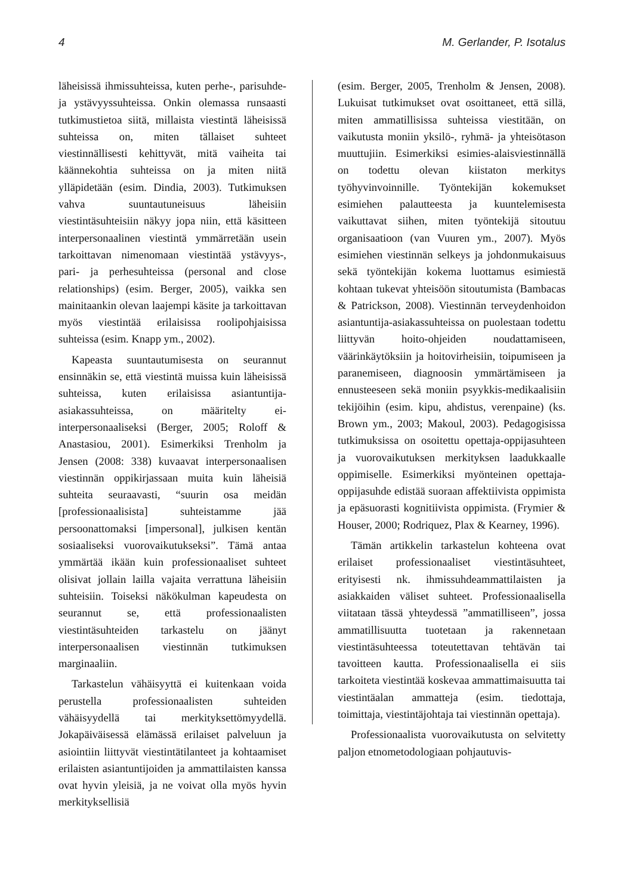4 M. Gerlander, P. Isotalus
läheisissä ihmissuhteissa, kuten perhe-, parisuhde- ja ystävyyssuhteissa. Onkin olemassa runsaasti tutkimustietoa siitä, millaista viestintä läheisissä suhteissa on, miten tällaiset suhteet viestinnällisesti kehittyvät, mitä vaiheita tai käännekohtia suhteissa on ja miten niitä ylläpidetään (esim. Dindia, 2003). Tutkimuksen vahva suuntautuneisuus läheisiin viestintäsuhteisiin näkyy jopa niin, että käsitteen interpersonaalinen viestintä ymmärretään usein tarkoittavan nimenomaan viestintää ystävyys-, pari- ja perhesuhteissa (personal and close relationships) (esim. Berger, 2005), vaikka sen mainitaankin olevan laajempi käsite ja tarkoittavan myös viestintää erilaisissa roolipohjaisissa suhteissa (esim. Knapp ym., 2002).
Kapeasta suuntautumisesta on seurannut ensinnäkin se, että viestintä muissa kuin läheisissä suhteissa, kuten erilaisissa asiantuntija-asiakassuhteissa, on määritelty ei-interpersonaaliseksi (Berger, 2005; Roloff & Anastasiou, 2001). Esimerkiksi Trenholm ja Jensen (2008: 338) kuvaavat interpersonaalisen viestinnän oppikirjassaan muita kuin läheisiä suhteita seuraavasti, “suurin osa meidän [professionaalisista] suhteistamme jää persoonattomaksi [impersonal], julkisen kentän sosiaaliseksi vuorovaikutukseksi”. Tämä antaa ymmärtää ikään kuin professionaaliset suhteet olisivat jollain lailla vajaita verrattuna läheisiin suhteisiin. Toiseksi näkökulman kapeudesta on seurannut se, että professionaalisten viestintäsuhteiden tarkastelu on jäänyt interpersonaalisen viestinnän tutkimuksen marginaaliin.
Tarkastelun vähäisyyttä ei kuitenkaan voida perustella professionaalisten suhteiden vähäisyydellä tai merkityksettömyydellä. Jokapäiväisessä elämässä erilaiset palveluun ja asiointiin liittyvät viestintätilanteet ja kohtaamiset erilaisten asiantuntijoiden ja ammattilaisten kanssa ovat hyvin yleisiä, ja ne voivat olla myös hyvin merkityksellisiä
(esim. Berger, 2005, Trenholm & Jensen, 2008). Lukuisat tutkimukset ovat osoittaneet, että sillä, miten ammatillisissa suhteissa viestitään, on vaikutusta moniin yksilö-, ryhmä- ja yhteisötason muuttujiin. Esimerkiksi esimies-alaisviestinnällä on todettu olevan kiistaton merkitys työhyvinvoinnille. Työntekijän kokemukset esimiehen palautteesta ja kuuntelemisesta vaikuttavat siihen, miten työntekijä sitoutuu organisaatioon (van Vuuren ym., 2007). Myös esimiehen viestinnän selkeys ja johdonmukaisuus sekä työntekijän kokema luottamus esimiestä kohtaan tukevat yhteisöön sitoutumista (Bambacas & Patrickson, 2008). Viestinnän terveydenhoidon asiantuntija-asiakassuhteissa on puolestaan todettu liittyvän hoito-ohjeiden noudattamiseen, väärinkäytöksiin ja hoitovirheisiin, toipumiseen ja paranemiseen, diagnoosin ymmärtämiseen ja ennusteeseen sekä moniin psyykkis-medikaalisiin tekijöihin (esim. kipu, ahdistus, verenpaine) (ks. Brown ym., 2003; Makoul, 2003). Pedagogisissa tutkimuksissa on osoitettu opettaja-oppijasuhteen ja vuorovaikutuksen merkityksen laadukkaalle oppimiselle. Esimerkiksi myönteinen opettaja-oppijasuhde edistää suoraan affektiivista oppimista ja epäsuorasti kognitiivista oppimista. (Frymier & Houser, 2000; Rodriquez, Plax & Kearney, 1996).
Tämän artikkelin tarkastelun kohteena ovat erilaiset professionaaliset viestintäsuhteet, erityisesti nk. ihmissuhdeammattilaisten ja asiakkaiden väliset suhteet. Professionaalisella viitataan tässä yhteydessä ”ammatilliseen”, jossa ammatillisuutta tuotetaan ja rakennetaan viestintäsuhteessa toteutettavan tehtävän tai tavoitteen kautta. Professionaalisella ei siis tarkoiteta viestintää koskevaa ammattimaisuutta tai viestintäalan ammatteja (esim. tiedottaja, toimittaja, viestintäjohtaja tai viestinnän opettaja).
Professionaalista vuorovaikutusta on selvitetty paljon etnometodologiaan pohjautuvis-